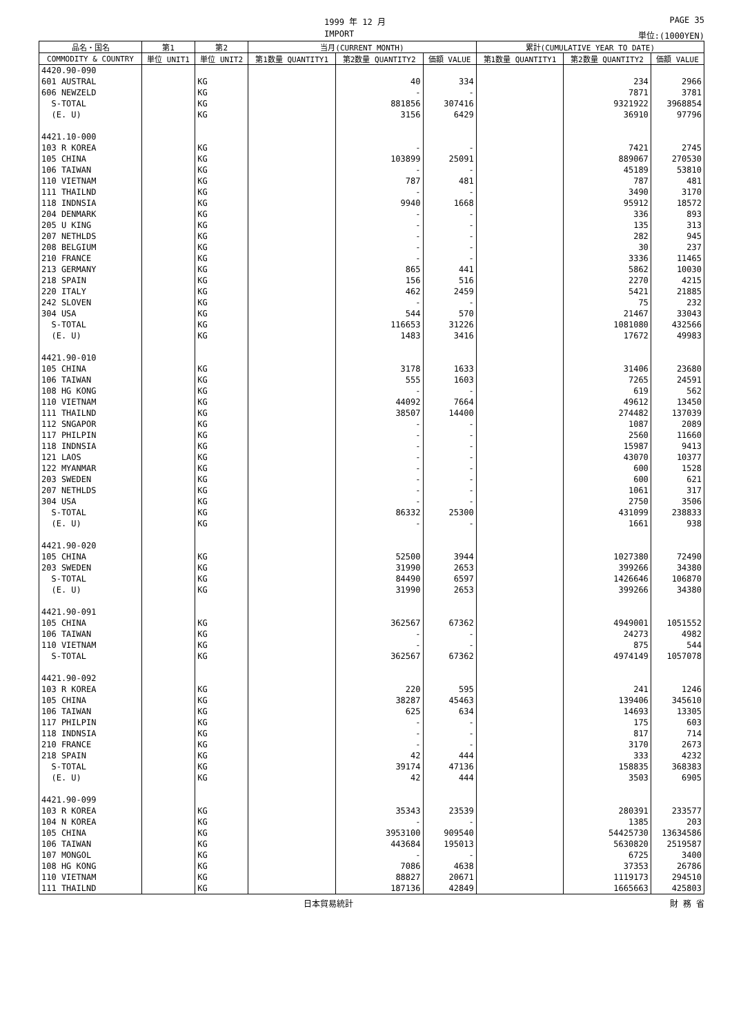1999 年 12 月 PAGE 35
IMPORT 単位:(1000YEN)
| 品名・国名 | 第1 | 第2 | 当月(CURRENT MONTH) | | | 累計(CUMULATIVE YEAR TO DATE) | | |
| --- | --- | --- | --- | --- | --- | --- | --- | --- |
| COMMODITY & COUNTRY | 単位 UNIT1 | 単位 UNIT2 | 第1数量 QUANTITY1 | 第2数量 QUANTITY2 | 価額 VALUE | 第1数量 QUANTITY1 | 第2数量 QUANTITY2 | 価額 VALUE |
| 4420.90-090 | | | | | | | | |
| 601 AUSTRAL | | KG | | 40 | 334 | | 234 | 2966 |
| 606 NEWZELD | | KG | | - | - | | 7871 | 3781 |
| S-TOTAL | | KG | | 881856 | 307416 | | 9321922 | 3968854 |
| (E. U) | | KG | | 3156 | 6429 | | 36910 | 97796 |
| 4421.10-000 | | | | | | | | |
| 103 R KOREA | | KG | | - | - | | 7421 | 2745 |
| 105 CHINA | | KG | | 103899 | 25091 | | 889067 | 270530 |
| 106 TAIWAN | | KG | | - | - | | 45189 | 53810 |
| 110 VIETNAM | | KG | | 787 | 481 | | 787 | 481 |
| 111 THAILND | | KG | | - | - | | 3490 | 3170 |
| 118 INDNSIA | | KG | | 9940 | 1668 | | 95912 | 18572 |
| 204 DENMARK | | KG | | - | - | | 336 | 893 |
| 205 U KING | | KG | | - | - | | 135 | 313 |
| 207 NETHLDS | | KG | | - | - | | 282 | 945 |
| 208 BELGIUM | | KG | | - | - | | 30 | 237 |
| 210 FRANCE | | KG | | - | - | | 3336 | 11465 |
| 213 GERMANY | | KG | | 865 | 441 | | 5862 | 10030 |
| 218 SPAIN | | KG | | 156 | 516 | | 2270 | 4215 |
| 220 ITALY | | KG | | 462 | 2459 | | 5421 | 21885 |
| 242 SLOVEN | | KG | | - | - | | 75 | 232 |
| 304 USA | | KG | | 544 | 570 | | 21467 | 33043 |
| S-TOTAL | | KG | | 116653 | 31226 | | 1081080 | 432566 |
| (E. U) | | KG | | 1483 | 3416 | | 17672 | 49983 |
| 4421.90-010 | | | | | | | | |
| 105 CHINA | | KG | | 3178 | 1633 | | 31406 | 23680 |
| 106 TAIWAN | | KG | | 555 | 1603 | | 7265 | 24591 |
| 108 HG KONG | | KG | | - | - | | 619 | 562 |
| 110 VIETNAM | | KG | | 44092 | 7664 | | 49612 | 13450 |
| 111 THAILND | | KG | | 38507 | 14400 | | 274482 | 137039 |
| 112 SNGAPOR | | KG | | - | - | | 1087 | 2089 |
| 117 PHILPIN | | KG | | - | - | | 2560 | 11660 |
| 118 INDNSIA | | KG | | - | - | | 15987 | 9413 |
| 121 LAOS | | KG | | - | - | | 43070 | 10377 |
| 122 MYANMAR | | KG | | - | - | | 600 | 1528 |
| 203 SWEDEN | | KG | | - | - | | 600 | 621 |
| 207 NETHLDS | | KG | | - | - | | 1061 | 317 |
| 304 USA | | KG | | - | - | | 2750 | 3506 |
| S-TOTAL | | KG | | 86332 | 25300 | | 431099 | 238833 |
| (E. U) | | KG | | - | - | | 1661 | 938 |
| 4421.90-020 | | | | | | | | |
| 105 CHINA | | KG | | 52500 | 3944 | | 1027380 | 72490 |
| 203 SWEDEN | | KG | | 31990 | 2653 | | 399266 | 34380 |
| S-TOTAL | | KG | | 84490 | 6597 | | 1426646 | 106870 |
| (E. U) | | KG | | 31990 | 2653 | | 399266 | 34380 |
| 4421.90-091 | | | | | | | | |
| 105 CHINA | | KG | | 362567 | 67362 | | 4949001 | 1051552 |
| 106 TAIWAN | | KG | | - | - | | 24273 | 4982 |
| 110 VIETNAM | | KG | | - | - | | 875 | 544 |
| S-TOTAL | | KG | | 362567 | 67362 | | 4974149 | 1057078 |
| 4421.90-092 | | | | | | | | |
| 103 R KOREA | | KG | | 220 | 595 | | 241 | 1246 |
| 105 CHINA | | KG | | 38287 | 45463 | | 139406 | 345610 |
| 106 TAIWAN | | KG | | 625 | 634 | | 14693 | 13305 |
| 117 PHILPIN | | KG | | - | - | | 175 | 603 |
| 118 INDNSIA | | KG | | - | - | | 817 | 714 |
| 210 FRANCE | | KG | | - | - | | 3170 | 2673 |
| 218 SPAIN | | KG | | 42 | 444 | | 333 | 4232 |
| S-TOTAL | | KG | | 39174 | 47136 | | 158835 | 368383 |
| (E. U) | | KG | | 42 | 444 | | 3503 | 6905 |
| 4421.90-099 | | | | | | | | |
| 103 R KOREA | | KG | | 35343 | 23539 | | 280391 | 233577 |
| 104 N KOREA | | KG | | - | - | | 1385 | 203 |
| 105 CHINA | | KG | | 3953100 | 909540 | | 54425730 | 13634586 |
| 106 TAIWAN | | KG | | 443684 | 195013 | | 5630820 | 2519587 |
| 107 MONGOL | | KG | | - | - | | 6725 | 3400 |
| 108 HG KONG | | KG | | 7086 | 4638 | | 37353 | 26786 |
| 110 VIETNAM | | KG | | 88827 | 20671 | | 1119173 | 294510 |
| 111 THAILND | | KG | | 187136 | 42849 | | 1665663 | 425803 |
日本貿易統計 財 務 省